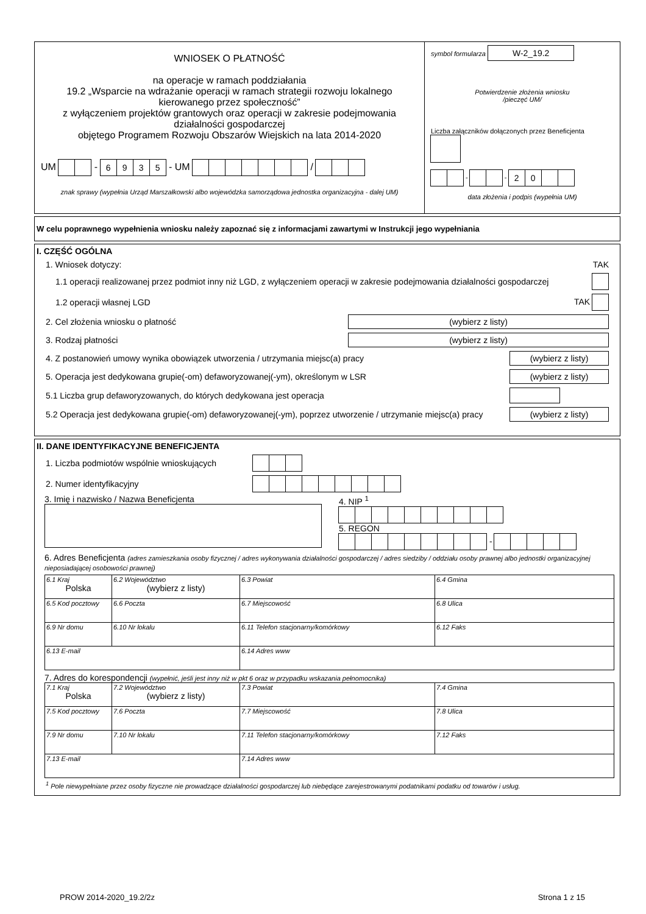WNIOSEK O PŁATNOŚĆ
na operacje w ramach poddziałania
19.2 „Wsparcie na wdrażanie operacji w ramach strategii rozwoju lokalnego kierowanego przez społeczność”
z wyłączeniem projektów grantowych oraz operacji w zakresie podejmowania działalności gospodarczej
objętego Programem Rozwoju Obszarów Wiejskich na lata 2014-2020
UM - 6935 - UM /
znak sprawy (wypełnia Urząd Marszałkowski albo wojewódzka samorządowa jednostka organizacyjna - dalej UM)
symbol formularza W-2_19.2
Potwierdzenie złożenia wniosku
/pieczęć UM/
Liczba załączników dołączonych przez Beneficjenta
- - 20
data złożenia i podpis (wypełnia UM)
W celu poprawnego wypełnienia wniosku należy zapoznać się z informacjami zawartymi w Instrukcji jego wypełniania
I. CZĘŚĆ OGÓLNA
1. Wniosek dotyczy: TAK
1.1 operacji realizowanej przez podmiot inny niż LGD, z wyłączeniem operacji w zakresie podejmowania działalności gospodarczej
1.2 operacji własnej LGD TAK
2. Cel złożenia wniosku o płatność (wybierz z listy)
3. Rodzaj płatności (wybierz z listy)
4. Z postanowień umowy wynika obowiązek utworzenia / utrzymania miejsc(a) pracy (wybierz z listy)
5. Operacja jest dedykowana grupie(-om) defaworyzowanej(-ym), określonym w LSR (wybierz z listy)
5.1 Liczba grup defaworyzowanych, do których dedykowana jest operacja
5.2 Operacja jest dedykowana grupie(-om) defaworyzowanej(-ym), poprzez utworzenie / utrzymanie miejsc(a) pracy (wybierz z listy)
II. DANE IDENTYFIKACYJNE BENEFICJENTA
1. Liczba podmiotów wspólnie wnioskujących
2. Numer identyfikacyjny
3. Imię i nazwisko / Nazwa Beneficjenta 4. NIP <sup>1</sup>
5. REGON
-
6. Adres Beneficjenta (adres zamieszkania osoby fizycznej / adres wykonywania działalności gospodarczej / adres siedziby / oddziału osoby prawnej albo jednostki organizacyjnej nieposiadającej osobowości prawnej)
| 6.1 Kraj Polska | 6.2 Województwo (wybierz z listy) | 6.3 Powiat | 6.4 Gmina |
| 6.5 Kod pocztowy | 6.6 Poczta | 6.7 Miejscowość | 6.8 Ulica |
| 6.9 Nr domu | 6.10 Nr lokalu | 6.11 Telefon stacjonarny/komórkowy | 6.12 Faks |
| 6.13 E-mail | | 6.14 Adres www | |
7. Adres do korespondencji (wypełnić, jeśli jest inny niż w pkt 6 oraz w przypadku wskazania pełnomocnika)
| 7.1 Kraj Polska | 7.2 Województwo (wybierz z listy) | 7.3 Powiat | 7.4 Gmina |
| 7.5 Kod pocztowy | 7.6 Poczta | 7.7 Miejscowość | 7.8 Ulica |
| 7.9 Nr domu | 7.10 Nr lokalu | 7.11 Telefon stacjonarny/komórkowy | 7.12 Faks |
| 7.13 E-mail | | 7.14 Adres www | |
<sup>1</sup> Pole niewypełniane przez osoby fizyczne nie prowadzące działalności gospodarczej lub niebędące zarejestrowanymi podatnikami podatku od towarów i usług.
PROW 2014-2020_19.2/2z Strona 1 z 15